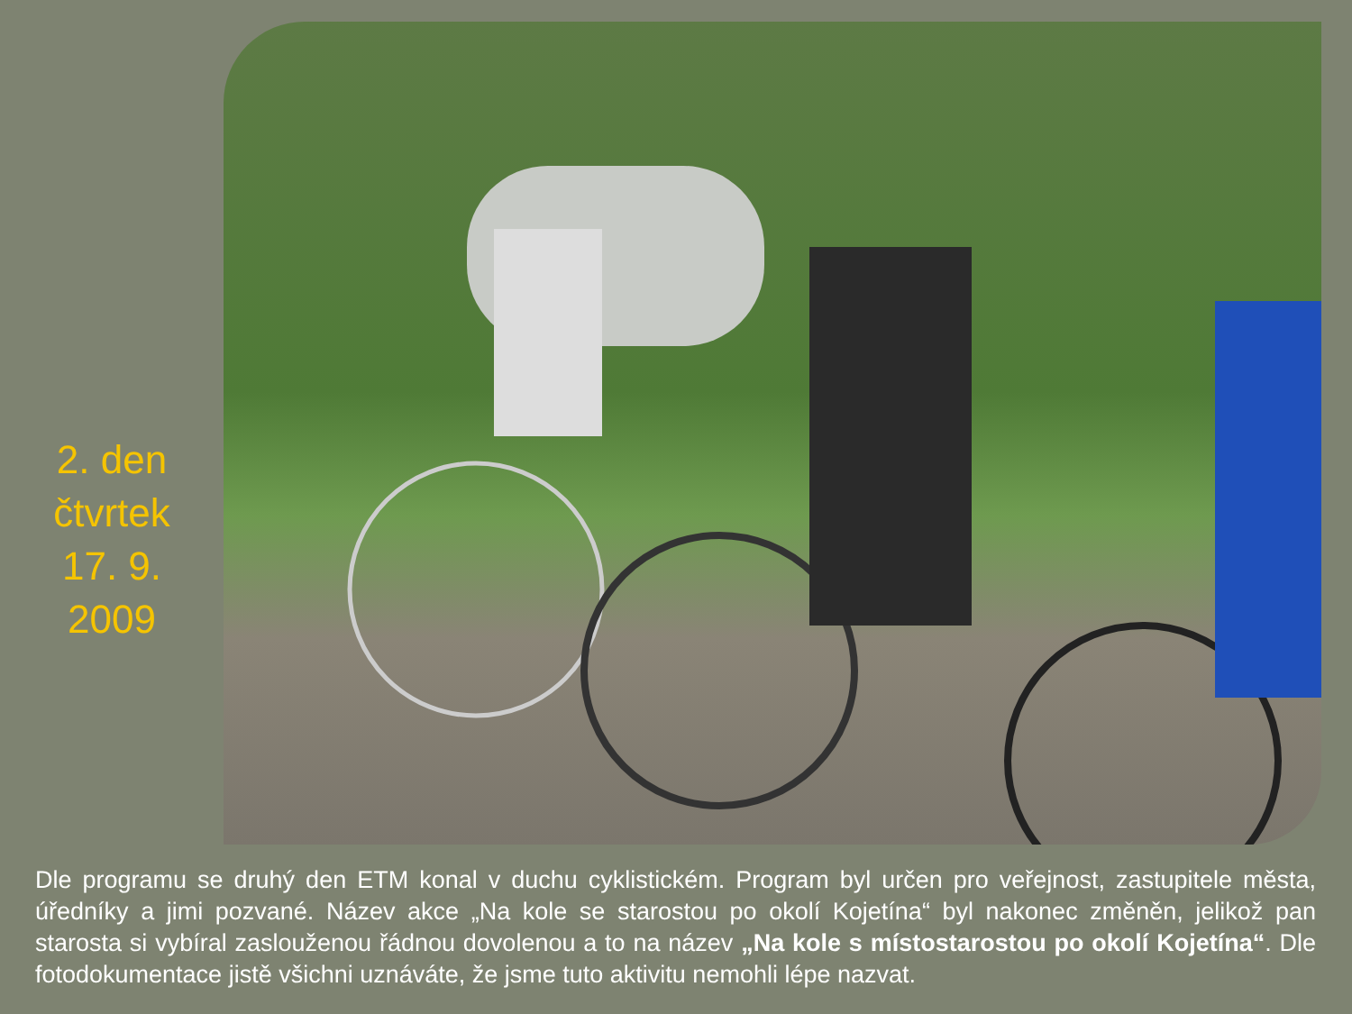2. den
čtvrtek
17. 9.
2009
Dle programu se druhý den ETM konal v duchu cyklistickém. Program byl určen pro veřejnost, zastupitele města, úředníky a jimi pozvané. Název akce „Na kole se starostou po okolí Kojetína“ byl nakonec změněn, jelikož pan starosta si vybíral zaslouženou řádnou dovolenou a to na název „Na kole s místostarostou po okolí Kojetína“. Dle fotodokumentace jistě všichni uznáváte, že jsme tuto aktivitu nemohli lépe nazvat.